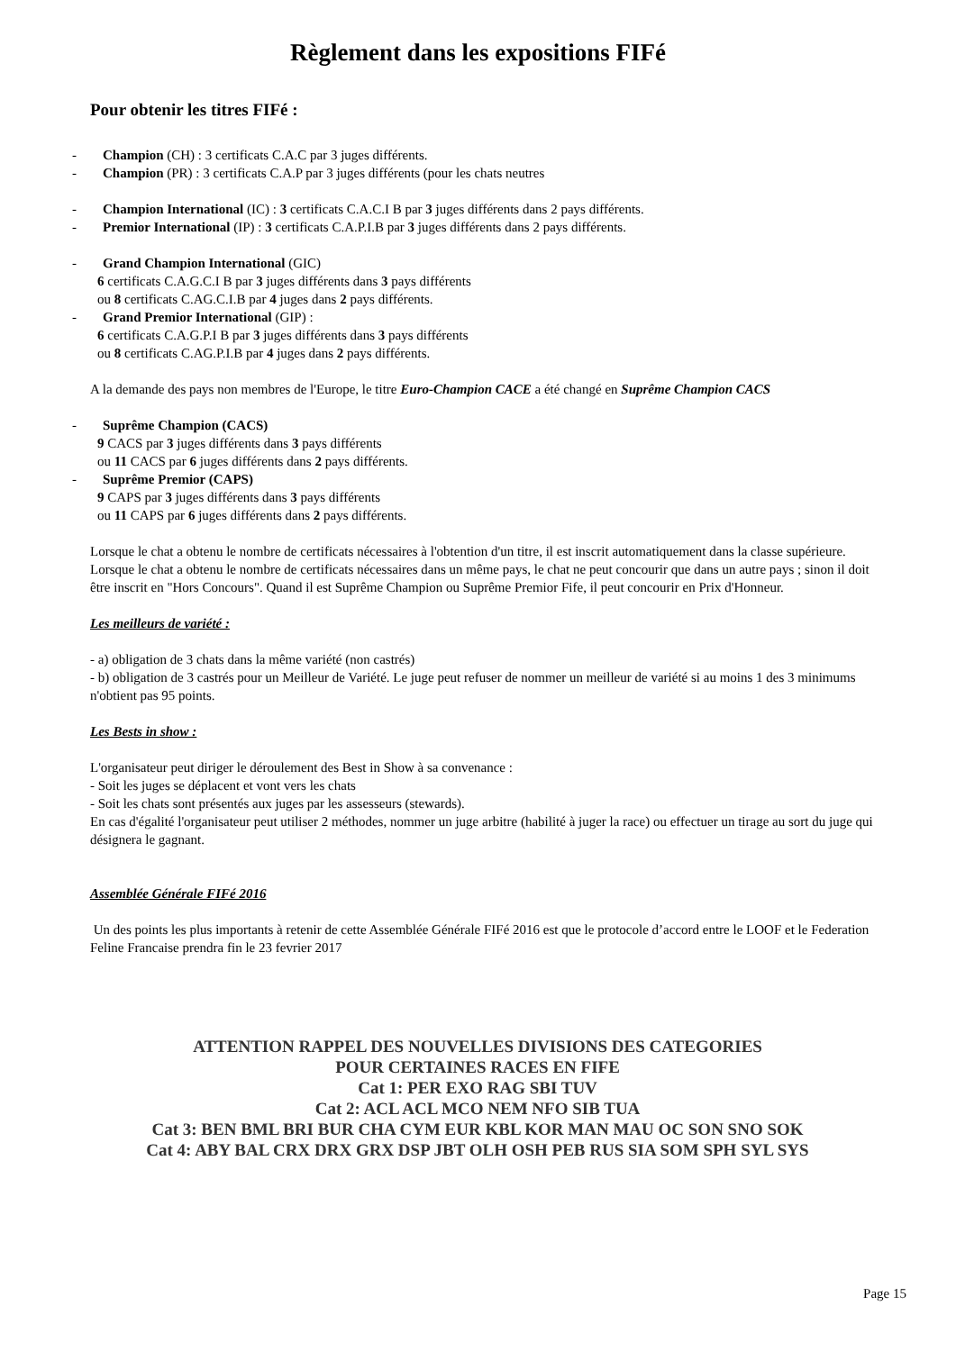Règlement dans les expositions FIFé
Pour obtenir les titres FIFé :
- Champion (CH) : 3 certificats C.A.C par 3 juges différents.
- Champion (PR) : 3 certificats C.A.P par 3 juges différents (pour les chats neutres
- Champion International (IC) : 3 certificats C.A.C.I B par 3 juges différents dans 2 pays différents.
- Premior International (IP) : 3 certificats C.A.P.I.B par 3 juges différents dans 2 pays différents.
- Grand Champion International (GIC)
6 certificats C.A.G.C.I B par 3 juges différents dans 3 pays différents
ou 8 certificats C.AG.C.I.B par 4 juges dans 2 pays différents.
- Grand Premior International (GIP) :
6 certificats C.A.G.P.I B par 3 juges différents dans 3 pays différents
ou 8 certificats C.AG.P.I.B par 4 juges dans 2 pays différents.
A la demande des pays non membres de l'Europe, le titre Euro-Champion CACE a été changé en Suprême Champion CACS
- Suprême Champion (CACS)
9 CACS par 3 juges différents dans 3 pays différents
ou 11 CACS par 6 juges différents dans 2 pays différents.
- Suprême Premior (CAPS)
9 CAPS par 3 juges différents dans 3 pays différents
ou 11 CAPS par 6 juges différents dans 2 pays différents.
Lorsque le chat a obtenu le nombre de certificats nécessaires à l'obtention d'un titre, il est inscrit automatiquement dans la classe supérieure. Lorsque le chat a obtenu le nombre de certificats nécessaires dans un même pays, le chat ne peut concourir que dans un autre pays ; sinon il doit être inscrit en "Hors Concours". Quand il est Suprême Champion ou Suprême Premior Fife, il peut concourir en Prix d'Honneur.
Les meilleurs de variété :
- a) obligation de 3 chats dans la même variété (non castrés)
- b) obligation de 3 castrés pour un Meilleur de Variété. Le juge peut refuser de nommer un meilleur de variété si au moins 1 des 3 minimums n'obtient pas 95 points.
Les Bests in show :
L'organisateur peut diriger le déroulement des Best in Show à sa convenance :
- Soit les juges se déplacent et vont vers les chats
- Soit les chats sont présentés aux juges par les assesseurs (stewards).
En cas d'égalité l'organisateur peut utiliser 2 méthodes, nommer un juge arbitre (habilité à juger la race) ou effectuer un tirage au sort du juge qui désignera le gagnant.
Assemblée Générale FIFé 2016
Un des points les plus importants à retenir de cette Assemblée Générale FIFé 2016 est que le protocole d’accord entre le LOOF et le Federation Feline Francaise prendra fin le 23 fevrier 2017
ATTENTION RAPPEL DES NOUVELLES DIVISIONS DES CATEGORIES
POUR CERTAINES RACES EN FIFE
Cat 1: PER EXO RAG SBI TUV
Cat 2: ACL ACL MCO NEM NFO SIB TUA
Cat 3: BEN BML BRI BUR CHA CYM EUR KBL KOR MAN MAU OC SON SNO SOK
Cat 4: ABY BAL CRX DRX GRX DSP JBT OLH OSH PEB RUS SIA SOM SPH SYL SYS
Page 15